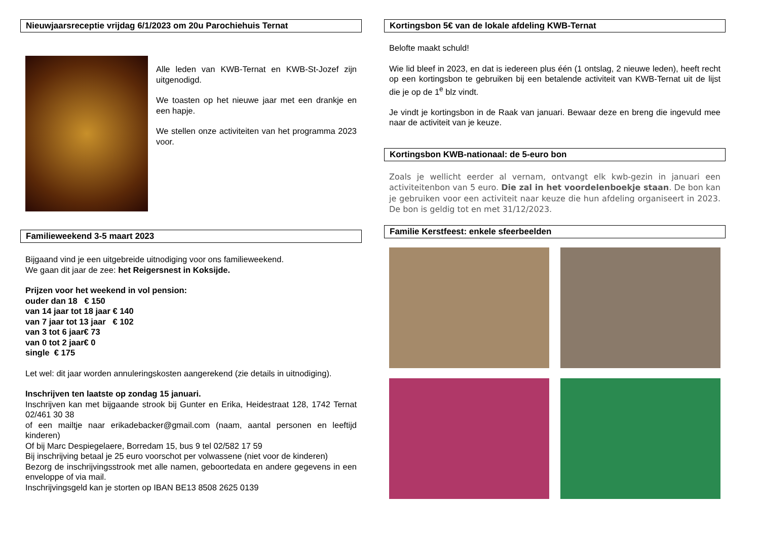Nieuwjaarsreceptie vrijdag 6/1/2023 om 20u Parochiehuis Ternat
Alle leden van KWB-Ternat en KWB-St-Jozef zijn uitgenodigd.
We toasten op het nieuwe jaar met een drankje en een hapje.
We stellen onze activiteiten van het programma 2023 voor.
Familieweekend 3-5 maart 2023
Bijgaand vind je een uitgebreide uitnodiging voor ons familieweekend.
We gaan dit jaar de zee: het Reigersnest in Koksijde.
Prijzen voor het weekend in vol pension:
ouder dan 18 € 150
van 14 jaar tot 18 jaar € 140
van 7 jaar tot 13 jaar € 102
van 3 tot 6 jaar€ 73
van 0 tot 2 jaar€ 0
single € 175
Let wel: dit jaar worden annuleringskosten aangerekend (zie details in uitnodiging).
Inschrijven ten laatste op zondag 15 januari.
Inschrijven kan met bijgaande strook bij Gunter en Erika, Heidestraat 128, 1742 Ternat 02/461 30 38
of een mailtje naar erikadebacker@gmail.com (naam, aantal personen en leeftijd kinderen)
Of bij Marc Despiegelaere, Borredam 15, bus 9 tel 02/582 17 59
Bij inschrijving betaal je 25 euro voorschot per volwassene (niet voor de kinderen)
Bezorg de inschrijvingsstrook met alle namen, geboortedata en andere gegevens in een enveloppe of via mail.
Inschrijvingsgeld kan je storten op IBAN BE13 8508 2625 0139
Kortingsbon 5€ van de lokale afdeling KWB-Ternat
Belofte maakt schuld!
Wie lid bleef in 2023, en dat is iedereen plus één (1 ontslag, 2 nieuwe leden), heeft recht op een kortingsbon te gebruiken bij een betalende activiteit van KWB-Ternat uit de lijst die je op de 1<sup>e</sup> blz vindt.
Je vindt je kortingsbon in de Raak van januari. Bewaar deze en breng die ingevuld mee naar de activiteit van je keuze.
Kortingsbon KWB-nationaal: de 5-euro bon
Zoals je wellicht eerder al vernam, ontvangt elk kwb-gezin in januari een activiteitenbon van 5 euro. Die zal in het voordelenboekje staan. De bon kan je gebruiken voor een activiteit naar keuze die hun afdeling organiseert in 2023. De bon is geldig tot en met 31/12/2023.
Familie Kerstfeest: enkele sfeerbeelden